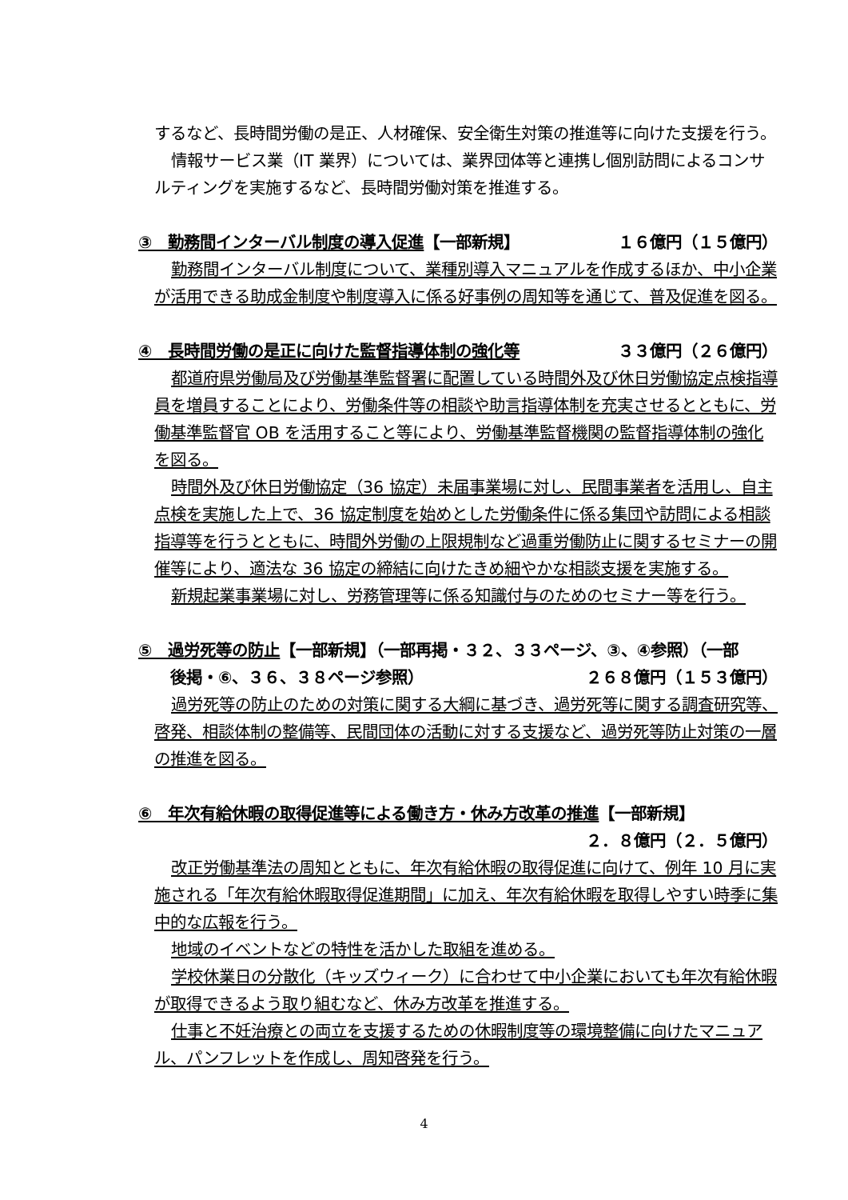するなど、長時間労働の是正、人材確保、安全衛生対策の推進等に向けた支援を行う。
情報サービス業（IT 業界）については、業界団体等と連携し個別訪問によるコンサルティングを実施するなど、長時間労働対策を推進する。
③　勤務間インターバル制度の導入促進【一部新規】 １６億円（１５億円）
勤務間インターバル制度について、業種別導入マニュアルを作成するほか、中小企業が活用できる助成金制度や制度導入に係る好事例の周知等を通じて、普及促進を図る。
④　長時間労働の是正に向けた監督指導体制の強化等 ３３億円（２６億円）
都道府県労働局及び労働基準監督署に配置している時間外及び休日労働協定点検指導員を増員することにより、労働条件等の相談や助言指導体制を充実させるとともに、労働基準監督官 OB を活用すること等により、労働基準監督機関の監督指導体制の強化を図る。
時間外及び休日労働協定（36 協定）未届事業場に対し、民間事業者を活用し、自主点検を実施した上で、36 協定制度を始めとした労働条件に係る集団や訪問による相談指導等を行うとともに、時間外労働の上限規制など過重労働防止に関するセミナーの開催等により、適法な 36 協定の締結に向けたきめ細やかな相談支援を実施する。
新規起業事業場に対し、労務管理等に係る知識付与のためのセミナー等を行う。
⑤　過労死等の防止【一部新規】（一部再掲・３２、３３ページ、③、④参照）（一部
後掲・⑥、３６、３８ページ参照） ２６８億円（１５３億円）
過労死等の防止のための対策に関する大綱に基づき、過労死等に関する調査研究等、啓発、相談体制の整備等、民間団体の活動に対する支援など、過労死等防止対策の一層の推進を図る。
⑥　年次有給休暇の取得促進等による働き方・休み方改革の推進【一部新規】
２．８億円（２．５億円）
改正労働基準法の周知とともに、年次有給休暇の取得促進に向けて、例年 10 月に実施される「年次有給休暇取得促進期間」に加え、年次有給休暇を取得しやすい時季に集中的な広報を行う。
地域のイベントなどの特性を活かした取組を進める。
学校休業日の分散化（キッズウィーク）に合わせて中小企業においても年次有給休暇が取得できるよう取り組むなど、休み方改革を推進する。
仕事と不妊治療との両立を支援するための休暇制度等の環境整備に向けたマニュアル、パンフレットを作成し、周知啓発を行う。
4